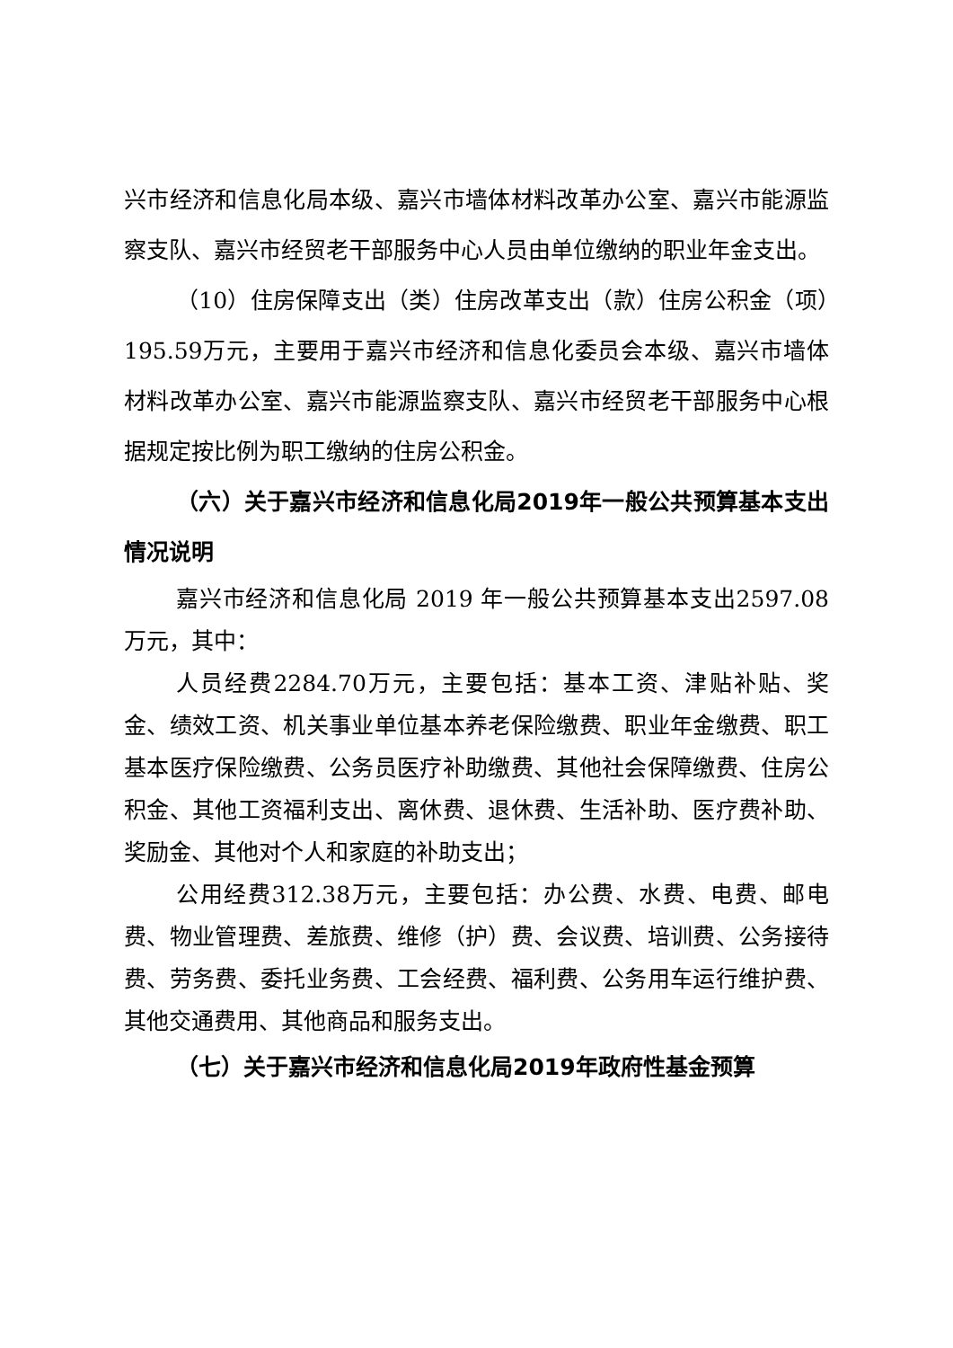兴市经济和信息化局本级、嘉兴市墙体材料改革办公室、嘉兴市能源监察支队、嘉兴市经贸老干部服务中心人员由单位缴纳的职业年金支出。
（10）住房保障支出（类）住房改革支出（款）住房公积金（项）195.59万元，主要用于嘉兴市经济和信息化委员会本级、嘉兴市墙体材料改革办公室、嘉兴市能源监察支队、嘉兴市经贸老干部服务中心根据规定按比例为职工缴纳的住房公积金。
（六）关于嘉兴市经济和信息化局2019年一般公共预算基本支出情况说明
嘉兴市经济和信息化局 2019 年一般公共预算基本支出2597.08万元，其中：
人员经费2284.70万元，主要包括：基本工资、津贴补贴、奖金、绩效工资、机关事业单位基本养老保险缴费、职业年金缴费、职工基本医疗保险缴费、公务员医疗补助缴费、其他社会保障缴费、住房公积金、其他工资福利支出、离休费、退休费、生活补助、医疗费补助、奖励金、其他对个人和家庭的补助支出；
公用经费312.38万元，主要包括：办公费、水费、电费、邮电费、物业管理费、差旅费、维修（护）费、会议费、培训费、公务接待费、劳务费、委托业务费、工会经费、福利费、公务用车运行维护费、其他交通费用、其他商品和服务支出。
（七）关于嘉兴市经济和信息化局2019年政府性基金预算